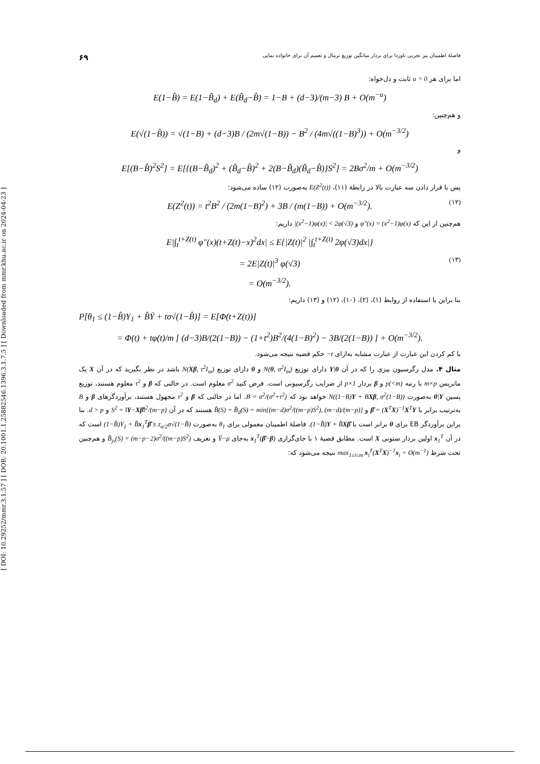[ DOI: 10.29252/mmr.3.1.57 ] [ DOR: 20.1001.1.25882546.1396.3.1.7.5 ] [ Downloaded from mmr.khu.ac.ir on 2024-04-23 ]
فاصلهٔ اطمینان بیز تجربی ناوردا برای بردار میانگین توزیع نرمال و تعمیم آن برای خانواده نمایی ۶۹
اما برای هر u > 0 ثابت و دل‌خواه:
E(1−B̂) = E(1−B̃<sub>d</sub>) + E(B̃<sub>d</sub>−B̂) = 1−B + (d−3)/(m−3) B + O(m<sup>−u</sup>)
و هم‌چنین:
E(√(1−B̂)) = √(1−B) + (d−3)B / (2m√(1−B)) − B<sup>2</sup> / (4m√((1−B)<sup>3</sup>)) + O(m<sup>−3/2</sup>)
و
E[(B−B̂)<sup>2</sup>S<sup>2</sup>] = E[{(B−B̃<sub>d</sub>)<sup>2</sup> + (B̃<sub>d</sub>−B̂)<sup>2</sup> + 2(B−B̃<sub>d</sub>)(B̃<sub>d</sub>−B̂)}S<sup>2</sup>] = 2Bσ<sup>2</sup>/m + O(m<sup>−3/2</sup>)
پس با قرار دادن سه عبارت بالا در رابطهٔ (۱۱)، E(Z<sup>2</sup>(t)) به‌صورت (۱۲) ساده می‌شود:
(۱۲) E(Z<sup>2</sup>(t)) = t<sup>2</sup>B<sup>2</sup> / (2m(1−B)<sup>2</sup>) + 3B / (m(1−B)) + O(m<sup>−3/2</sup>).
هم‌چنین از این که φ″(x) = (x<sup>2</sup>−1)φ(x) و |(x<sup>2</sup>−1)φ(x)| < 2φ(√3) داریم:
E|∫<sub>t</sub><sup>t+Z(t)</sup> φ″(x)(t+Z(t)−x)<sup>2</sup>dx| ≤ E{|Z(t)|<sup>2</sup> |∫<sub>t</sub><sup>t+Z(t)</sup> 2φ(√3)dx|}
(۱۳) = 2E|Z(t)|<sup>3</sup> φ(√3)
= O(m<sup>−3/2</sup>).
بنا براین با استفاده از روابط (۱)، (۲)، (۱۰)، (۱۲) و (۱۳) داریم:
P[θ<sub>1</sub> ≤ (1−B̂)Y<sub>1</sub> + B̂Ȳ + tσ√(1−B̂)] = E[Φ(t+Z(t))]
= Φ(t) + tφ(t)/m [ (d−3)B/(2(1−B)) − (1+t<sup>2</sup>)B<sup>2</sup>/(4(1−B)<sup>2</sup>) − 3B/(2(1−B)) ] + O(m<sup>−3/2</sup>).
با کم کردن این عبارت از عبارت مشابه به‌ازای −t حکم قضیه نتیجه می‌شود.
مثال ۴. مدل رگرسیون بیزی را که در آن Y|θ دارای توزیع N(θ, σ<sup>2</sup>I<sub>m</sub>) و θ دارای توزیع N(Xβ, τ<sup>2</sup>I<sub>m</sub>) باشد در نظر بگیرید که در آن X یک ماتریس m×p با رتبه p(<m) و β بردار p×1 از ضرایب رگرسیونی است. فرض کنید σ<sup>2</sup> معلوم است. در حالتی که β و τ<sup>2</sup> معلوم هستند، توزیع پسین θ|Y به‌صورت N((1−B)Y + BXβ, σ<sup>2</sup>(1−B)) خواهد بود که B = σ<sup>2</sup>/(σ<sup>2</sup>+τ<sup>2</sup>). اما در حالتی که β و τ<sup>2</sup> مجهول هستند، برآوردگرهای β و B به‌ترتیب برابر با β̂ = (X<sup>T</sup>X)<sup>−1</sup>X<sup>T</sup>Y و B̂(S) = B̂<sub>d</sub>(S) = min{(m−d)σ<sup>2</sup>/((m−p)S<sup>2</sup>), (m−d)/(m−p)} هستند که در آن S<sup>2</sup> = ‖Y−Xβ̂‖<sup>2</sup>/(m−p) و d > p. بنا براین برآوردگر EB برای θ برابر است با (1−B̂)Y + B̂Xβ̂. فاصلهٔ اطمینان معمولی برای θ<sub>1</sub> به‌صورت (1−B̂)Y<sub>1</sub> + B̂x<sub>1</sub><sup>T</sup>β̂ ± z<sub>α/2</sub>σ√(1−B̂) است که در آن x<sub>1</sub><sup>T</sup> اولین بردار ستونی X است. مطابق قضیهٔ ۱ با جای‌گزاری x<sub>1</sub><sup>T</sup>(β̂−β) به‌جای Ȳ−μ و تعریف B̂<sub>js</sub>(S) = (m−p−2)σ<sup>2</sup>/((m−p)S<sup>2</sup>) و هم‌چنین تحت شرط max<sub>1≤i≤m</sub> x<sub>i</sub><sup>T</sup>(X<sup>T</sup>X)<sup>−1</sup>x<sub>i</sub> = O(m<sup>−1</sup>) نتیجه می‌شود که: